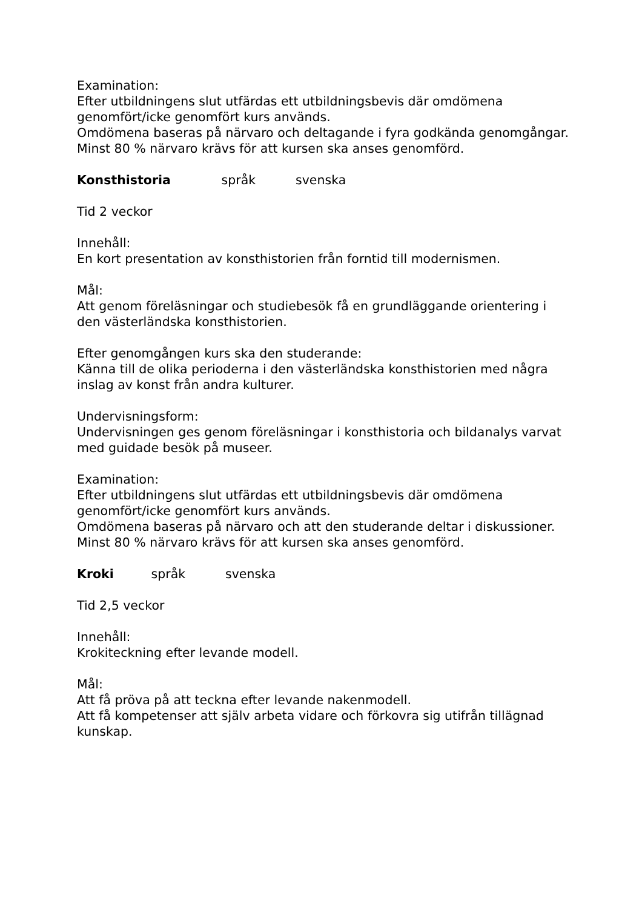Examination:
Efter utbildningens slut utfärdas ett utbildningsbevis där omdömena genomfört/icke genomfört kurs används.
Omdömena baseras på närvaro och deltagande i fyra godkända genomgångar. Minst 80 % närvaro krävs för att kursen ska anses genomförd.
Konsthistoria språk svenska
Tid 2 veckor
Innehåll:
En kort presentation av konsthistorien från forntid till modernismen.
Mål:
Att genom föreläsningar och studiebesök få en grundläggande orientering i den västerländska konsthistorien.
Efter genomgången kurs ska den studerande:
Känna till de olika perioderna i den västerländska konsthistorien med några inslag av konst från andra kulturer.
Undervisningsform:
Undervisningen ges genom föreläsningar i konsthistoria och bildanalys varvat med guidade besök på museer.
Examination:
Efter utbildningens slut utfärdas ett utbildningsbevis där omdömena genomfört/icke genomfört kurs används.
Omdömena baseras på närvaro och att den studerande deltar i diskussioner. Minst 80 % närvaro krävs för att kursen ska anses genomförd.
Kroki språk svenska
Tid 2,5 veckor
Innehåll:
Krokiteckning efter levande modell.
Mål:
Att få pröva på att teckna efter levande nakenmodell.
Att få kompetenser att själv arbeta vidare och förkovra sig utifrån tillägnad kunskap.